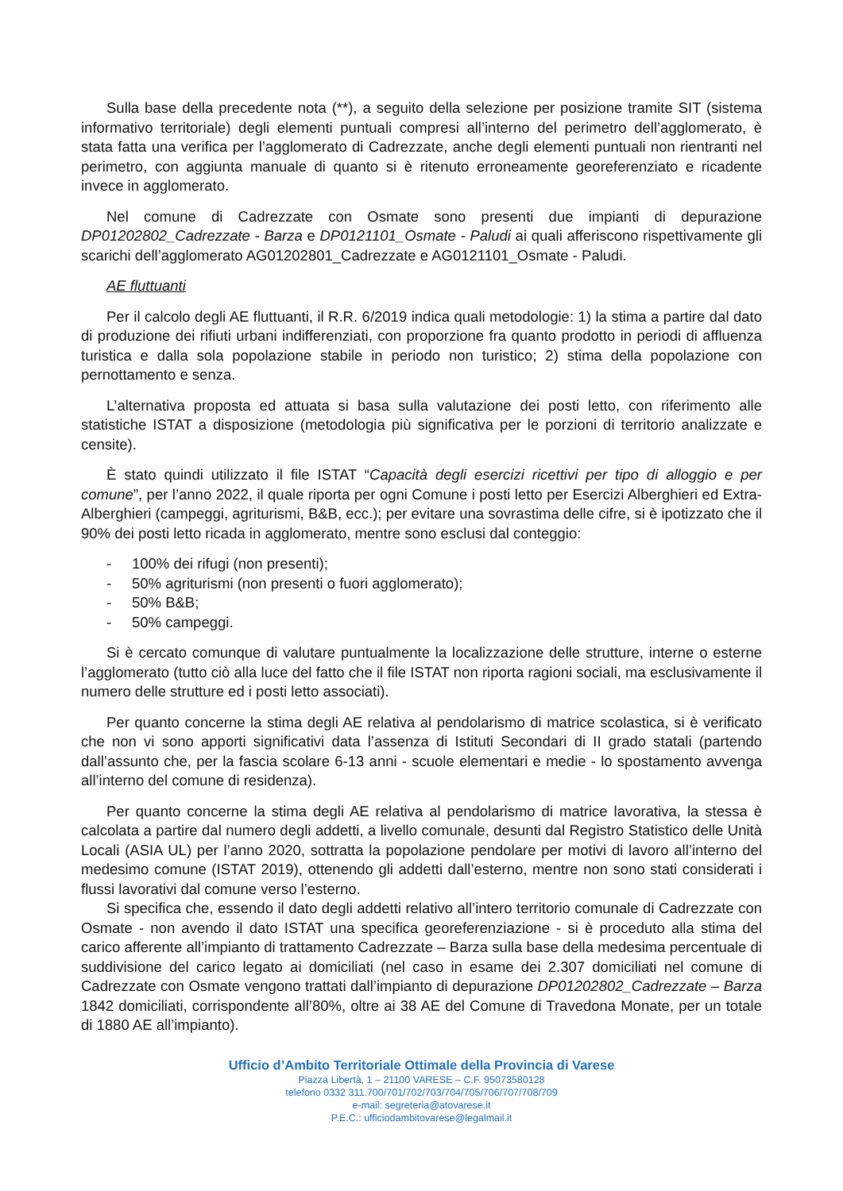Sulla base della precedente nota (**), a seguito della selezione per posizione tramite SIT (sistema informativo territoriale) degli elementi puntuali compresi all’interno del perimetro dell’agglomerato, è stata fatta una verifica per l’agglomerato di Cadrezzate, anche degli elementi puntuali non rientranti nel perimetro, con aggiunta manuale di quanto si è ritenuto erroneamente georeferenziato e ricadente invece in agglomerato.
Nel comune di Cadrezzate con Osmate sono presenti due impianti di depurazione DP01202802_Cadrezzate - Barza e DP0121101_Osmate - Paludi ai quali afferiscono rispettivamente gli scarichi dell’agglomerato AG01202801_Cadrezzate e AG0121101_Osmate - Paludi.
AE fluttuanti
Per il calcolo degli AE fluttuanti, il R.R. 6/2019 indica quali metodologie: 1) la stima a partire dal dato di produzione dei rifiuti urbani indifferenziati, con proporzione fra quanto prodotto in periodi di affluenza turistica e dalla sola popolazione stabile in periodo non turistico; 2) stima della popolazione con pernottamento e senza.
L’alternativa proposta ed attuata si basa sulla valutazione dei posti letto, con riferimento alle statistiche ISTAT a disposizione (metodologia più significativa per le porzioni di territorio analizzate e censite).
È stato quindi utilizzato il file ISTAT “Capacità degli esercizi ricettivi per tipo di alloggio e per comune”, per l’anno 2022, il quale riporta per ogni Comune i posti letto per Esercizi Alberghieri ed Extra-Alberghieri (campeggi, agriturismi, B&B, ecc.); per evitare una sovrastima delle cifre, si è ipotizzato che il 90% dei posti letto ricada in agglomerato, mentre sono esclusi dal conteggio:
- 100% dei rifugi (non presenti);
- 50% agriturismi (non presenti o fuori agglomerato);
- 50% B&B;
- 50% campeggi.
Si è cercato comunque di valutare puntualmente la localizzazione delle strutture, interne o esterne l’agglomerato (tutto ciò alla luce del fatto che il file ISTAT non riporta ragioni sociali, ma esclusivamente il numero delle strutture ed i posti letto associati).
Per quanto concerne la stima degli AE relativa al pendolarismo di matrice scolastica, si è verificato che non vi sono apporti significativi data l’assenza di Istituti Secondari di II grado statali (partendo dall’assunto che, per la fascia scolare 6-13 anni - scuole elementari e medie - lo spostamento avvenga all’interno del comune di residenza).
Per quanto concerne la stima degli AE relativa al pendolarismo di matrice lavorativa, la stessa è calcolata a partire dal numero degli addetti, a livello comunale, desunti dal Registro Statistico delle Unità Locali (ASIA UL) per l’anno 2020, sottratta la popolazione pendolare per motivi di lavoro all’interno del medesimo comune (ISTAT 2019), ottenendo gli addetti dall’esterno, mentre non sono stati considerati i flussi lavorativi dal comune verso l’esterno.
Si specifica che, essendo il dato degli addetti relativo all’intero territorio comunale di Cadrezzate con Osmate - non avendo il dato ISTAT una specifica georeferenziazione - si è proceduto alla stima del carico afferente all’impianto di trattamento Cadrezzate – Barza sulla base della medesima percentuale di suddivisione del carico legato ai domiciliati (nel caso in esame dei 2.307 domiciliati nel comune di Cadrezzate con Osmate vengono trattati dall’impianto di depurazione DP01202802_Cadrezzate – Barza 1842 domiciliati, corrispondente all’80%, oltre ai 38 AE del Comune di Travedona Monate, per un totale di 1880 AE all’impianto).
Ufficio d’Ambito Territoriale Ottimale della Provincia di Varese
Piazza Libertà, 1 – 21100 VARESE – C.F. 95073580128
telefono 0332 311.700/701/702/703/704/705/706/707/708/709
e-mail: segreteria@atovarese.it
P.E.C.: ufficiodambitovarese@legalmail.it